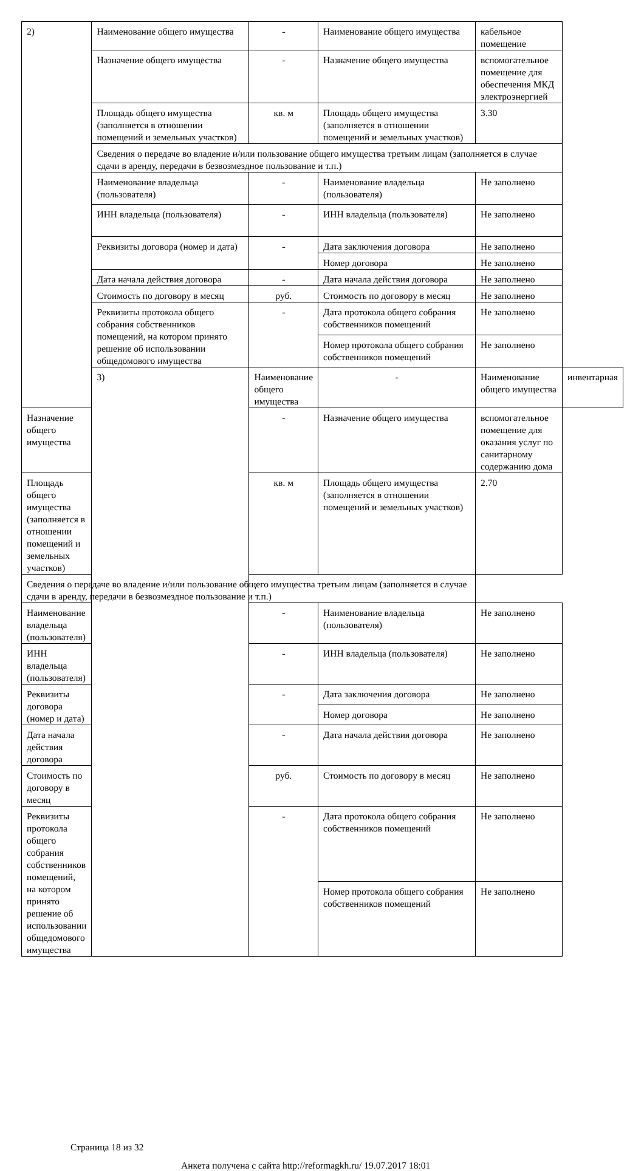| 2) | Наименование общего имущества | - | Наименование общего имущества | кабельное помещение | |
| | Назначение общего имущества | - | Назначение общего имущества | вспомогательное помещение для обеспечения МКД электроэнергией | |
| | Площадь общего имущества (заполняется в отношении помещений и земельных участков) | кв. м | Площадь общего имущества (заполняется в отношении помещений и земельных участков) | 3.30 | |
| | Сведения о передаче во владение и/или пользование общего имущества третьим лицам (заполняется в случае сдачи в аренду, передачи в безвозмездное пользование и т.п.) | | | | |
| | Наименование владельца (пользователя) | - | Наименование владельца (пользователя) | Не заполнено | |
| | ИНН владельца (пользователя) | - | ИНН владельца (пользователя) | Не заполнено | |
| | Реквизиты договора (номер и дата) | - | Дата заключения договора | Не заполнено | |
| | | | Номер договора | Не заполнено | |
| | Дата начала действия договора | - | Дата начала действия договора | Не заполнено | |
| | Стоимость по договору в месяц | руб. | Стоимость по договору в месяц | Не заполнено | |
| | Реквизиты протокола общего собрания собственников помещений, на котором принято решение об использовании общедомового имущества | - | Дата протокола общего собрания собственников помещений | Не заполнено | |
| | | | Номер протокола общего собрания собственников помещений | Не заполнено | |
| | 3) | Наименование общего имущества | - | Наименование общего имущества | инвентарная |
| Назначение общего имущества | | - | Назначение общего имущества | вспомогательное помещение для оказания услуг по санитарному содержанию дома | |
| Площадь общего имущества (заполняется в отношении помещений и земельных участков) | | кв. м | Площадь общего имущества (заполняется в отношении помещений и земельных участков) | 2.70 | |
| Сведения о передаче во владение и/или пользование общего имущества третьим лицам (заполняется в случае сдачи в аренду, передачи в безвозмездное пользование и т.п.) | | | | | |
| Наименование владельца (пользователя) | | - | Наименование владельца (пользователя) | Не заполнено | |
| ИНН владельца (пользователя) | | - | ИНН владельца (пользователя) | Не заполнено | |
| Реквизиты договора (номер и дата) | | - | Дата заключения договора | Не заполнено | |
| | | | Номер договора | Не заполнено | |
| Дата начала действия договора | | - | Дата начала действия договора | Не заполнено | |
| Стоимость по договору в месяц | | руб. | Стоимость по договору в месяц | Не заполнено | |
| Реквизиты протокола общего собрания собственников помещений, на котором принято решение об использовании общедомового имущества | | - | Дата протокола общего собрания собственников помещений | Не заполнено | |
| | | | Номер протокола общего собрания собственников помещений | Не заполнено | |
Страница 18 из 32
Анкета получена с сайта http://reformagkh.ru/ 19.07.2017 18:01